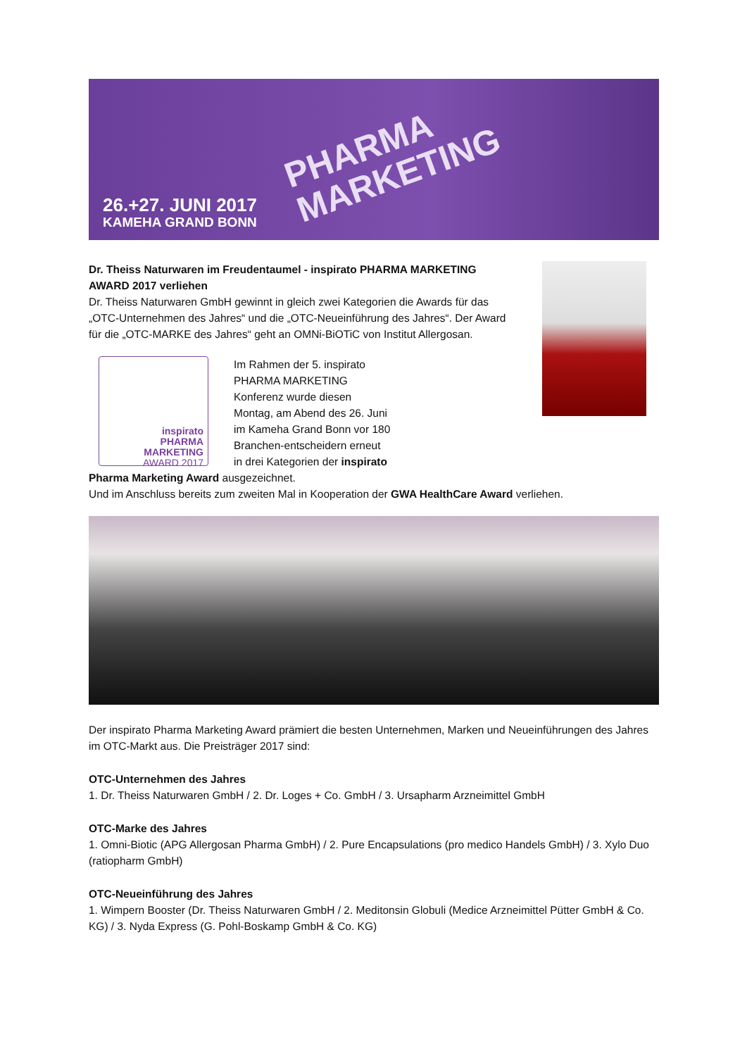PHARMA
MARKETING
26.+27. JUNI 2017
KAMEHA GRAND BONN
Dr. Theiss Naturwaren im Freudentaumel - inspirato PHARMA MARKETING AWARD 2017 verliehen
Dr. Theiss Naturwaren GmbH gewinnt in gleich zwei Kategorien die Awards für das „OTC-Unternehmen des Jahres“ und die „OTC-Neueinführung des Jahres“. Der Award für die „OTC-MARKE des Jahres“ geht an OMNi-BiOTiC von Institut Allergosan.
inspirato
PHARMA
MARKETING
AWARD 2017
Im Rahmen der 5. inspirato PHARMA MARKETING Konferenz wurde diesen Montag, am Abend des 26. Juni im Kameha Grand Bonn vor 180 Branchen-entscheidern erneut in drei Kategorien der inspirato Pharma Marketing Award ausgezeichnet.
Und im Anschluss bereits zum zweiten Mal in Kooperation der GWA HealthCare Award verliehen.
Der inspirato Pharma Marketing Award prämiert die besten Unternehmen, Marken und Neueinführungen des Jahres im OTC-Markt aus. Die Preisträger 2017 sind:
OTC-Unternehmen des Jahres
1. Dr. Theiss Naturwaren GmbH / 2. Dr. Loges + Co. GmbH / 3. Ursapharm Arzneimittel GmbH
OTC-Marke des Jahres
1. Omni-Biotic (APG Allergosan Pharma GmbH) / 2. Pure Encapsulations (pro medico Handels GmbH) / 3. Xylo Duo (ratiopharm GmbH)
OTC-Neueinführung des Jahres
1. Wimpern Booster (Dr. Theiss Naturwaren GmbH / 2. Meditonsin Globuli (Medice Arzneimittel Pütter GmbH & Co. KG) / 3. Nyda Express (G. Pohl-Boskamp GmbH & Co. KG)